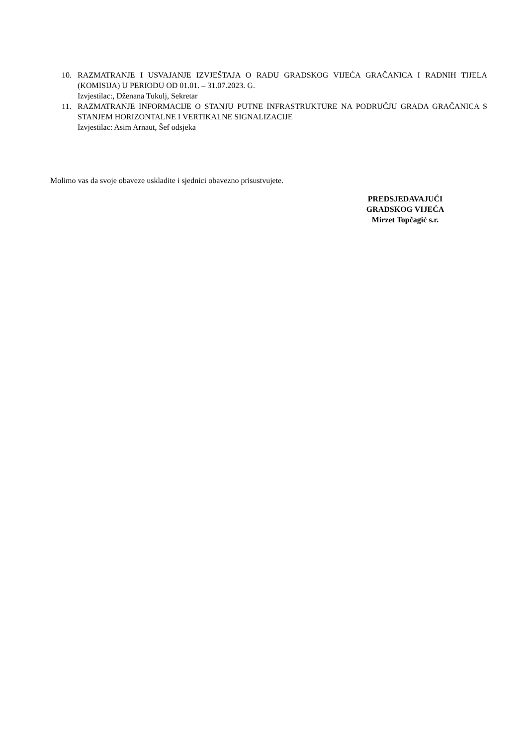10. RAZMATRANJE I USVAJANJE IZVJEŠTAJA O RADU GRADSKOG VIJEĆA GRAČANICA I RADNIH TIJELA (KOMISIJA) U PERIODU OD 01.01. – 31.07.2023. G.
Izvjestilac:, Dženana Tukulj, Sekretar
11. RAZMATRANJE INFORMACIJE O STANJU PUTNE INFRASTRUKTURE NA PODRUČJU GRADA GRAČANICA S STANJEM HORIZONTALNE I VERTIKALNE SIGNALIZACIJE
Izvjestilac: Asim Arnaut, Šef odsjeka
Molimo vas da svoje obaveze uskladite i sjednici obavezno prisustvujete.
PREDSJEDAVAJUĆI
GRADSKOG VIJEĆA
Mirzet Topčagić s.r.